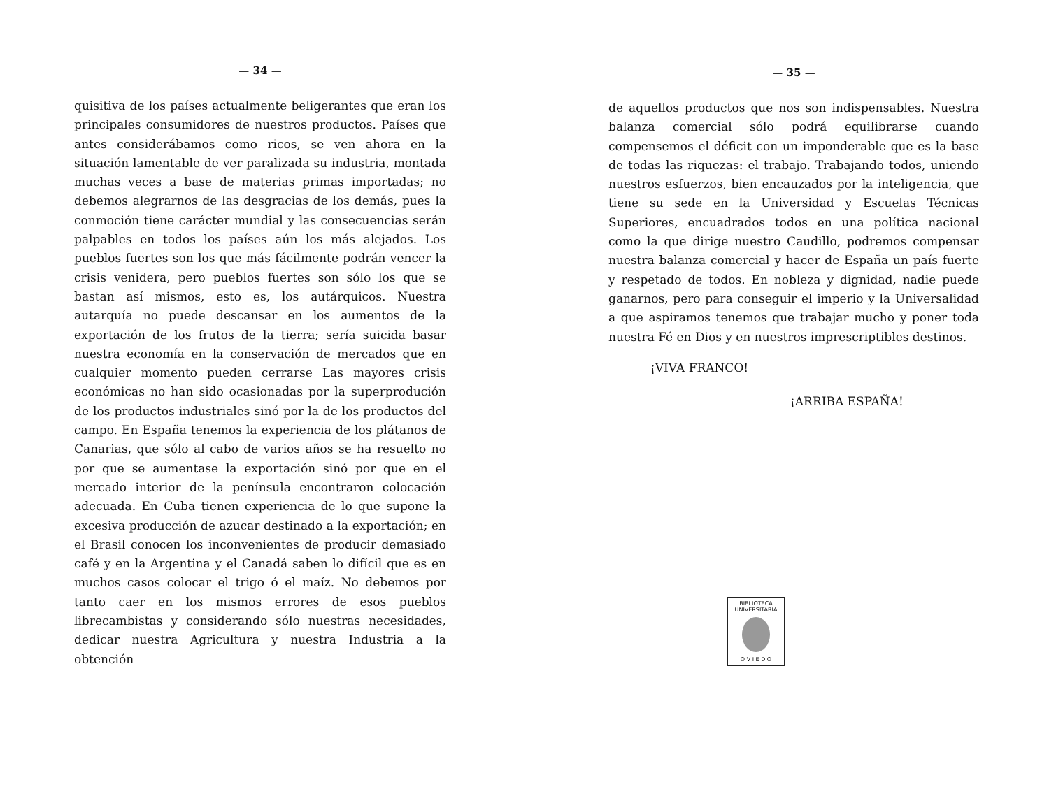— 34 —
quisitiva de los países actualmente beligerantes que eran los principales consumidores de nuestros productos. Países que antes considerábamos como ricos, se ven ahora en la situación lamentable de ver paralizada su industria, montada muchas veces a base de materias primas importadas; no debemos alegrarnos de las desgracias de los demás, pues la conmoción tiene carácter mundial y las consecuencias serán palpables en todos los países aún los más alejados. Los pueblos fuertes son los que más fácilmente podrán vencer la crisis venidera, pero pueblos fuertes son sólo los que se bastan así mismos, esto es, los autárquicos. Nuestra autarquía no puede descansar en los aumentos de la exportación de los frutos de la tierra; sería suicida basar nuestra economía en la conservación de mercados que en cualquier momento pueden cerrarse Las mayores crisis económicas no han sido ocasionadas por la superprodución de los productos industriales sinó por la de los productos del campo. En España tenemos la experiencia de los plátanos de Canarias, que sólo al cabo de varios años se ha resuelto no por que se aumentase la exportación sinó por que en el mercado interior de la península encontraron colocación adecuada. En Cuba tienen experiencia de lo que supone la excesiva producción de azucar destinado a la exportación; en el Brasil conocen los inconvenientes de producir demasiado café y en la Argentina y el Canadá saben lo difícil que es en muchos casos colocar el trigo ó el maíz. No debemos por tanto caer en los mismos errores de esos pueblos librecambistas y considerando sólo nuestras necesidades, dedicar nuestra Agricultura y nuestra Industria a la obtención
— 35 —
de aquellos productos que nos son indispensables. Nuestra balanza comercial sólo podrá equilibrarse cuando compensemos el déficit con un imponderable que es la base de todas las riquezas: el trabajo. Trabajando todos, uniendo nuestros esfuerzos, bien encauzados por la inteligencia, que tiene su sede en la Universidad y Escuelas Técnicas Superiores, encuadrados todos en una política nacional como la que dirige nuestro Caudillo, podremos compensar nuestra balanza comercial y hacer de España un país fuerte y respetado de todos. En nobleza y dignidad, nadie puede ganarnos, pero para conseguir el imperio y la Universalidad a que aspiramos tenemos que trabajar mucho y poner toda nuestra Fé en Dios y en nuestros imprescriptibles destinos.
¡VIVA FRANCO!
¡ARRIBA ESPAÑA!
BIBLIOTECA
UNIVERSITARIA
O V I E D O